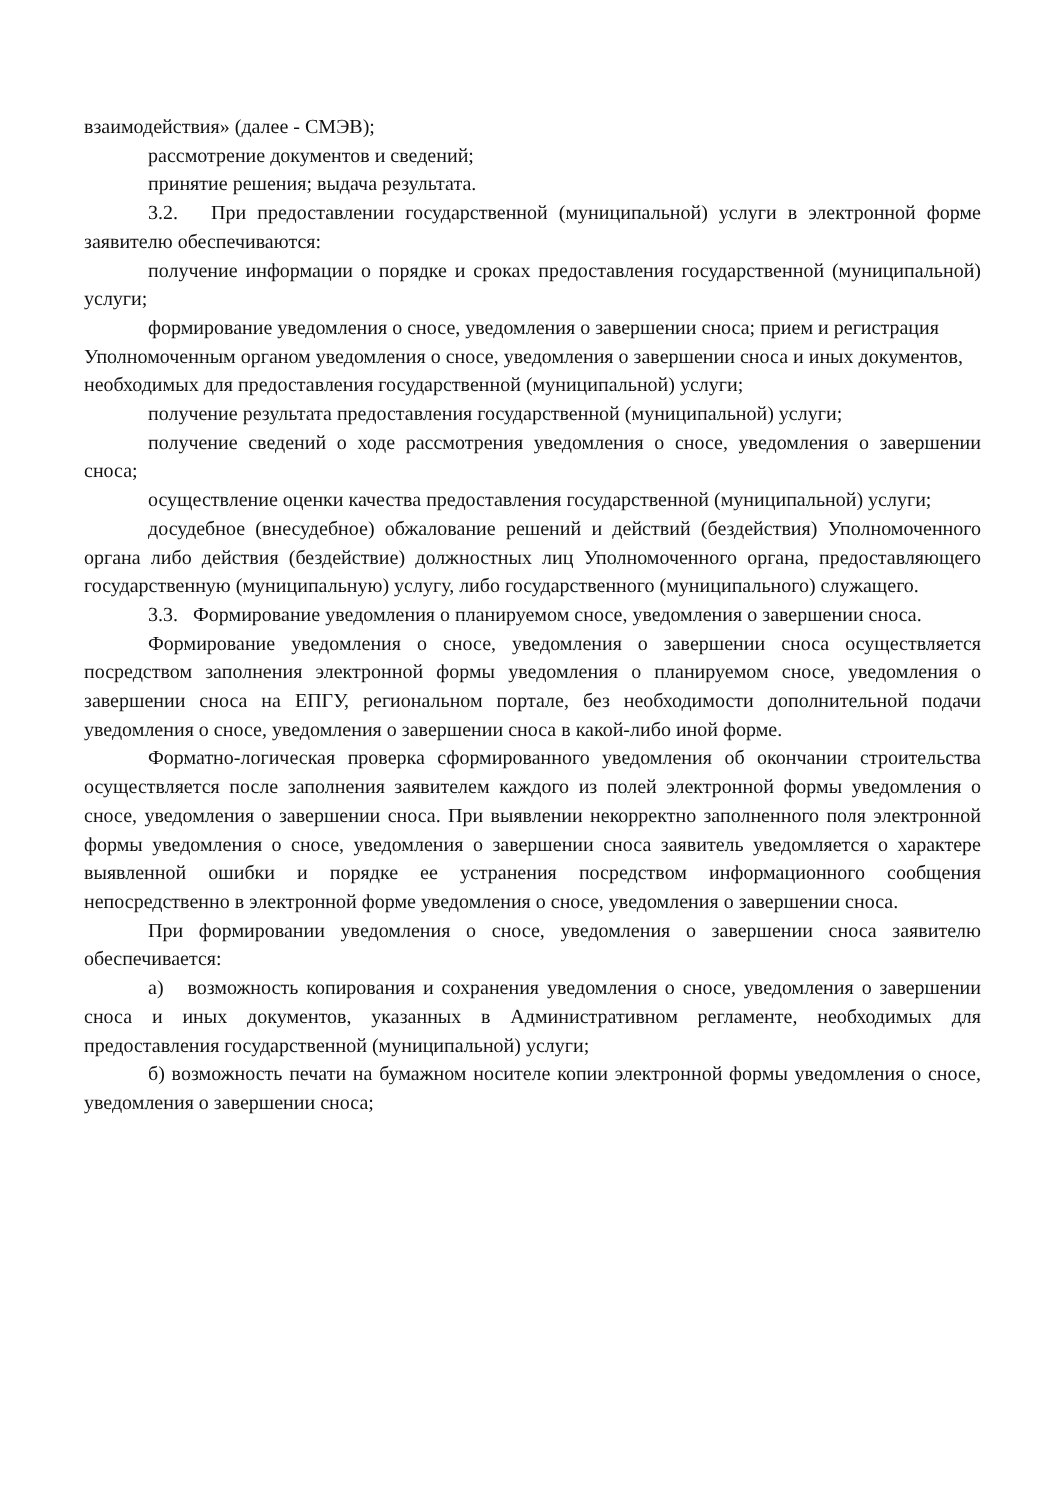взаимодействия» (далее - СМЭВ);
рассмотрение документов и сведений;
принятие решения; выдача результата.
3.2. При предоставлении государственной (муниципальной) услуги в электронной форме заявителю обеспечиваются:
получение информации о порядке и сроках предоставления государственной (муниципальной) услуги;
формирование уведомления о сносе, уведомления о завершении сноса; прием и регистрация Уполномоченным органом уведомления о сносе, уведомления о завершении сноса и иных документов, необходимых для предоставления государственной (муниципальной) услуги;
получение результата предоставления государственной (муниципальной) услуги;
получение сведений о ходе рассмотрения уведомления о сносе, уведомления о завершении сноса;
осуществление оценки качества предоставления государственной (муниципальной) услуги;
досудебное (внесудебное) обжалование решений и действий (бездействия) Уполномоченного органа либо действия (бездействие) должностных лиц Уполномоченного органа, предоставляющего государственную (муниципальную) услугу, либо государственного (муниципального) служащего.
3.3. Формирование уведомления о планируемом сносе, уведомления о завершении сноса.
Формирование уведомления о сносе, уведомления о завершении сноса осуществляется посредством заполнения электронной формы уведомления о планируемом сносе, уведомления о завершении сноса на ЕПГУ, региональном портале, без необходимости дополнительной подачи уведомления о сносе, уведомления о завершении сноса в какой-либо иной форме.
Форматно-логическая проверка сформированного уведомления об окончании строительства осуществляется после заполнения заявителем каждого из полей электронной формы уведомления о сносе, уведомления о завершении сноса. При выявлении некорректно заполненного поля электронной формы уведомления о сносе, уведомления о завершении сноса заявитель уведомляется о характере выявленной ошибки и порядке ее устранения посредством информационного сообщения непосредственно в электронной форме уведомления о сносе, уведомления о завершении сноса.
При формировании уведомления о сносе, уведомления о завершении сноса заявителю обеспечивается:
а) возможность копирования и сохранения уведомления о сносе, уведомления о завершении сноса и иных документов, указанных в Административном регламенте, необходимых для предоставления государственной (муниципальной) услуги;
б) возможность печати на бумажном носителе копии электронной формы уведомления о сносе, уведомления о завершении сноса;